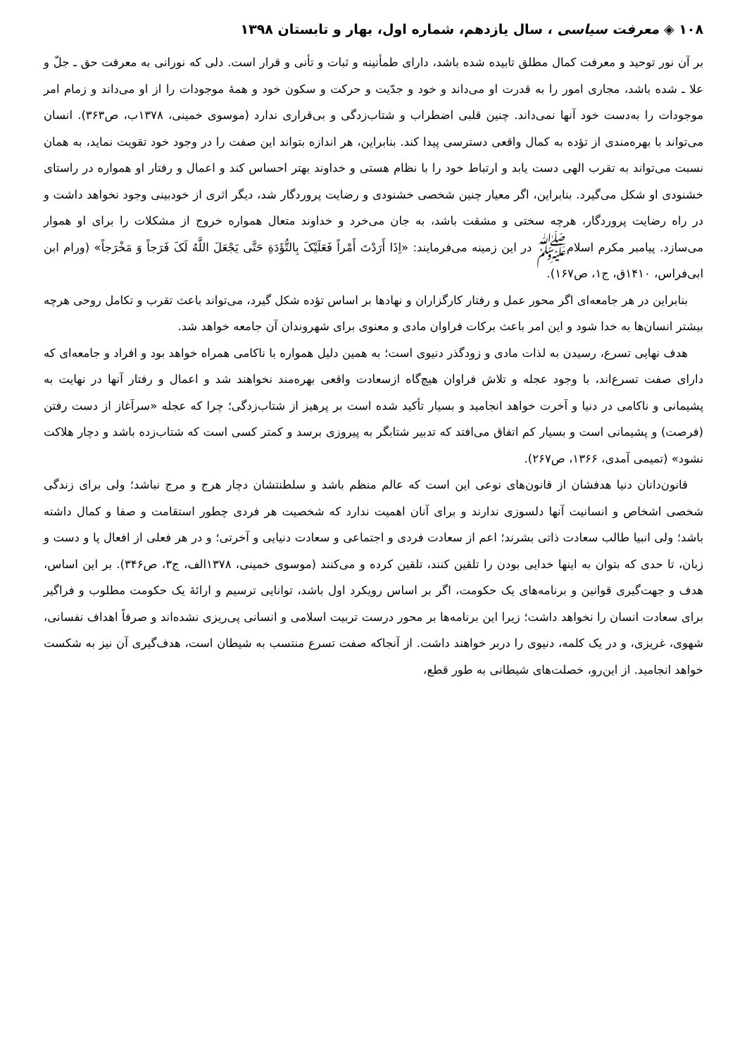۱۰۸ ◈ معرفت سیاسی ، سال یازدهم، شماره اول، بهار و تابستان ۱۳۹۸
بر آن نور توحید و معرفت کمال مطلق تابیده شده باشد، دارای طمأنینه و ثبات و تأنی و قرار است. دلی که نورانی به معرفت حق ـ جلّ و علا ـ شده باشد، مجاری امور را به قدرت او می‌داند و خود و جدّیت و حرکت و سکون خود و همهٔ موجودات را از او می‌داند و زمام امر موجودات را به‌دست خود آنها نمی‌داند. چنین قلبی اضطراب و شتاب‌زدگی و بی‌قراری ندارد (موسوی خمینی، ۱۳۷۸ب، ص۳۶۳). انسان می‌تواند با بهره‌مندی از تؤده به کمال واقعی دسترسی پیدا کند. بنابراین، هر اندازه بتواند این صفت را در وجود خود تقویت نماید، به همان نسبت می‌تواند به تقرب الهی دست یابد و ارتباط خود را با نظام هستی و خداوند بهتر احساس کند و اعمال و رفتار او همواره در راستای خشنودی او شکل می‌گیرد. بنابراین، اگر معیار چنین شخصی خشنودی و رضایت پروردگار شد، دیگر اثری از خودبینی وجود نخواهد داشت و در راه رضایت پروردگار، هرچه سختی و مشقت باشد، به جان می‌خرد و خداوند متعال همواره خروج از مشکلات را برای او هموار می‌سازد. پیامبر مکرم اسلامﷺ در این زمینه می‌فرمایند: «اِذَا أَرَدْتَ أَمْراً فَعَلَيْکَ بِالتُّؤَدَةِ حَتَّى يَجْعَلَ اللَّهُ لَکَ فَرَجاً وَ مَخْرَجاً» (ورام ابن ابی‌فراس، ۱۴۱۰ق، ج۱، ص۱۶۷).
بنابراین در هر جامعه‌ای اگر محور عمل و رفتار کارگزاران و نهادها بر اساس تؤده شکل گیرد، می‌تواند باعث تقرب و تکامل روحی هرچه بیشتر انسان‌ها به خدا شود و این امر باعث برکات فراوان مادی و معنوی برای شهروندان آن جامعه خواهد شد.
هدف نهایی تسرع، رسیدن به لذات مادی و زودگذر دنیوی است؛ به همین دلیل همواره با ناکامی همراه خواهد بود و افراد و جامعه‌ای که دارای صفت تسرع‌اند، با وجود عجله و تلاش فراوان هیچ‌گاه ازسعادت واقعی بهره‌مند نخواهند شد و اعمال و رفتار آنها در نهایت به پشیمانی و ناکامی در دنیا و آخرت خواهد انجامید و بسیار تأکید شده است بر پرهیز از شتاب‌زدگی؛ چرا که عجله «سرآغاز از دست رفتن (فرصت) و پشیمانی است و بسیار کم اتفاق می‌افتد که تدبیر شتابگر به پیروزی برسد و کمتر کسی است که شتاب‌زده باشد و دچار هلاکت نشود» (تمیمی آمدی، ۱۳۶۶، ص۲۶۷).
قانون‌دانان دنیا هدفشان از قانون‌های نوعی این است که عالم منظم باشد و سلطنتشان دچار هرج و مرج نباشد؛ ولی برای زندگی شخصی اشخاص و انسانیت آنها دلسوزی ندارند و برای آنان اهمیت ندارد که شخصیت هر فردی چطور استقامت و صفا و کمال داشته باشد؛ ولی انبیا طالب سعادت ذاتی بشرند؛ اعم از سعادت فردی و اجتماعی و سعادت دنیایی و آخرتی؛ و در هر فعلی از افعال پا و دست و زبان، تا حدی که بتوان به اینها خدایی بودن را تلقین کنند، تلقین کرده و می‌کنند (موسوی خمینی، ۱۳۷۸الف، ج۳، ص۳۴۶). بر این اساس، هدف و جهت‌گیری قوانین و برنامه‌های یک حکومت، اگر بر اساس رویکرد اول باشد، توانایی ترسیم و ارائهٔ یک حکومت مطلوب و فراگیر برای سعادت انسان را نخواهد داشت؛ زیرا این برنامه‌ها بر محور درست تربیت اسلامی و انسانی پی‌ریزی نشده‌اند و صرفاً اهداف نفسانی، شهوی، غریزی، و در یک کلمه، دنیوی را دربر خواهند داشت. از آنجاکه صفت تسرع منتسب به شیطان است، هدف‌گیری آن نیز به شکست خواهد انجامید. از این‌رو، خصلت‌های شیطانی به طور قطع،